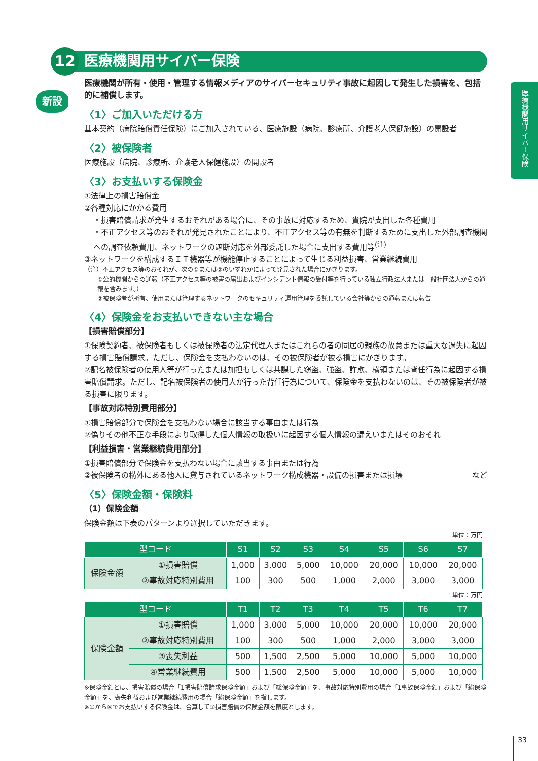医療機関用サイバー保険
12
医療機関用サイバー保険
新設
医療機関が所有・使用・管理する情報メディアのサイバーセキュリティ事故に起因して発生した損害を、包括的に補償します。
〈1〉ご加入いただける方
基本契約（病院賠償責任保険）にご加入されている、医療施設（病院、診療所、介護老人保健施設）の開設者
〈2〉被保険者
医療施設（病院、診療所、介護老人保健施設）の開設者
〈3〉お支払いする保険金
①法律上の損害賠償金
②各種対応にかかる費用
・損害賠償請求が発生するおそれがある場合に、その事故に対応するため、貴院が支出した各種費用
・不正アクセス等のおそれが発見されたことにより、不正アクセス等の有無を判断するために支出した外部調査機関への調査依頼費用、ネットワークの遮断対応を外部委託した場合に支出する費用等<sup>(注)</sup>
③ネットワークを構成するＩＴ機器等が機能停止することによって生じる利益損害、営業継続費用
（注）不正アクセス等のおそれが、次の①または②のいずれかによって発見された場合にかぎります。
①公的機関からの通報（不正アクセス等の被害の届出およびインシデント情報の受付等を行っている独立行政法人または一般社団法人からの通報を含みます。）
②被保険者が所有、使用または管理するネットワークのセキュリティ運用管理を委託している会社等からの通報または報告
〈4〉保険金をお支払いできない主な場合
【損害賠償部分】
①保険契約者、被保険者もしくは被保険者の法定代理人またはこれらの者の同居の親族の故意または重大な過失に起因する損害賠償請求。ただし、保険金を支払わないのは、その被保険者が被る損害にかぎります。
②記名被保険者の使用人等が行ったまたは加担もしくは共謀した窃盗、強盗、詐欺、横領または背任行為に起因する損害賠償請求。ただし、記名被保険者の使用人が行った背任行為について、保険金を支払わないのは、その被保険者が被る損害に限ります。
【事故対応特別費用部分】
①損害賠償部分で保険金を支払わない場合に該当する事由または行為
②偽りその他不正な手段により取得した個人情報の取扱いに起因する個人情報の漏えいまたはそのおそれ
【利益損害・営業継続費用部分】
①損害賠償部分で保険金を支払わない場合に該当する事由または行為
②被保険者の構外にある他人に貸与されているネットワーク構成機器・設備の損害または損壊 など
〈5〉保険金額・保険料
（1）保険金額
保険金額は下表のパターンより選択していただきます。
単位：万円
| 型コード | | S1 | S2 | S3 | S4 | S5 | S6 | S7 |
| --- | --- | --- | --- | --- | --- | --- | --- | --- |
| 保険金額 | ①損害賠償 | 1,000 | 3,000 | 5,000 | 10,000 | 20,000 | 10,000 | 20,000 |
| | ②事故対応特別費用 | 100 | 300 | 500 | 1,000 | 2,000 | 3,000 | 3,000 |
単位：万円
| 型コード | | T1 | T2 | T3 | T4 | T5 | T6 | T7 |
| --- | --- | --- | --- | --- | --- | --- | --- | --- |
| 保険金額 | ①損害賠償 | 1,000 | 3,000 | 5,000 | 10,000 | 20,000 | 10,000 | 20,000 |
| | ②事故対応特別費用 | 100 | 300 | 500 | 1,000 | 2,000 | 3,000 | 3,000 |
| | ③喪失利益 | 500 | 1,500 | 2,500 | 5,000 | 10,000 | 5,000 | 10,000 |
| | ④営業継続費用 | 500 | 1,500 | 2,500 | 5,000 | 10,000 | 5,000 | 10,000 |
※保険金額とは、損害賠償の場合「1損害賠償請求保険金額」および「総保険金額」を、事故対応特別費用の場合「1事故保険金額」および「総保険金額」を、喪失利益および営業継続費用の場合「総保険金額」を指します。
※①から④でお支払いする保険金は、合算して①損害賠償の保険金額を限度とします。
33